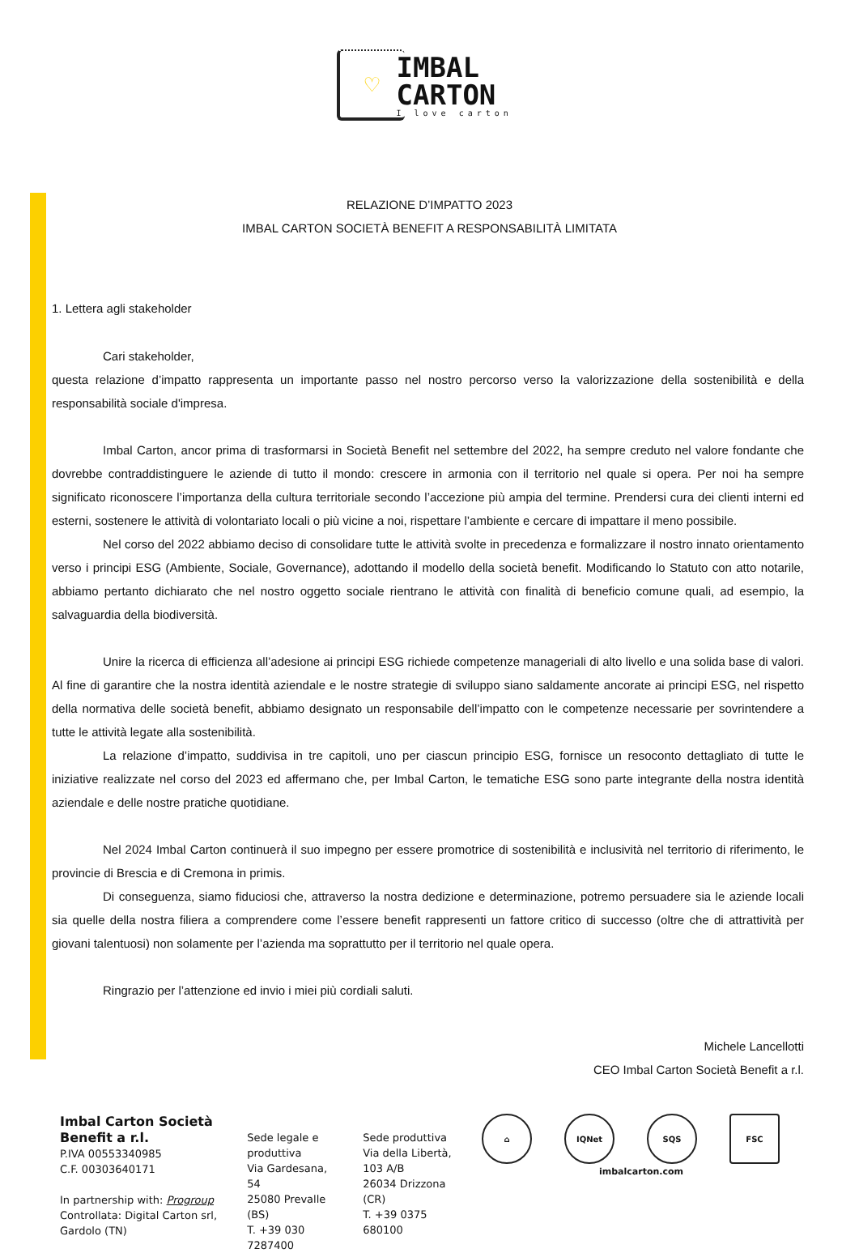♡
IMBAL
CARTON
I love carton
RELAZIONE D’IMPATTO 2023
IMBAL CARTON SOCIETÀ BENEFIT A RESPONSABILITÀ LIMITATA
1. Lettera agli stakeholder
Cari stakeholder,
questa relazione d’impatto rappresenta un importante passo nel nostro percorso verso la valorizzazione della sostenibilità e della responsabilità sociale d'impresa.
Imbal Carton, ancor prima di trasformarsi in Società Benefit nel settembre del 2022, ha sempre creduto nel valore fondante che dovrebbe contraddistinguere le aziende di tutto il mondo: crescere in armonia con il territorio nel quale si opera. Per noi ha sempre significato riconoscere l’importanza della cultura territoriale secondo l’accezione più ampia del termine. Prendersi cura dei clienti interni ed esterni, sostenere le attività di volontariato locali o più vicine a noi, rispettare l’ambiente e cercare di impattare il meno possibile.
Nel corso del 2022 abbiamo deciso di consolidare tutte le attività svolte in precedenza e formalizzare il nostro innato orientamento verso i principi ESG (Ambiente, Sociale, Governance), adottando il modello della società benefit. Modificando lo Statuto con atto notarile, abbiamo pertanto dichiarato che nel nostro oggetto sociale rientrano le attività con finalità di beneficio comune quali, ad esempio, la salvaguardia della biodiversità.
Unire la ricerca di efficienza all’adesione ai principi ESG richiede competenze manageriali di alto livello e una solida base di valori. Al fine di garantire che la nostra identità aziendale e le nostre strategie di sviluppo siano saldamente ancorate ai principi ESG, nel rispetto della normativa delle società benefit, abbiamo designato un responsabile dell’impatto con le competenze necessarie per sovrintendere a tutte le attività legate alla sostenibilità.
La relazione d’impatto, suddivisa in tre capitoli, uno per ciascun principio ESG, fornisce un resoconto dettagliato di tutte le iniziative realizzate nel corso del 2023 ed affermano che, per Imbal Carton, le tematiche ESG sono parte integrante della nostra identità aziendale e delle nostre pratiche quotidiane.
Nel 2024 Imbal Carton continuerà il suo impegno per essere promotrice di sostenibilità e inclusività nel territorio di riferimento, le provincie di Brescia e di Cremona in primis.
Di conseguenza, siamo fiduciosi che, attraverso la nostra dedizione e determinazione, potremo persuadere sia le aziende locali sia quelle della nostra filiera a comprendere come l’essere benefit rappresenti un fattore critico di successo (oltre che di attrattività per giovani talentuosi) non solamente per l’azienda ma soprattutto per il territorio nel quale opera.
Ringrazio per l’attenzione ed invio i miei più cordiali saluti.
Michele Lancellotti
CEO Imbal Carton Società Benefit a r.l.
Imbal Carton Società Benefit a r.l.
P.IVA 00553340985
C.F. 00303640171
In partnership with: Progroup
Controllata: Digital Carton srl, Gardolo (TN)
Sede legale e produttiva
Via Gardesana, 54
25080 Prevalle (BS)
T. +39 030 7287400
Sede produttiva
Via della Libertà, 103 A/B
26034 Drizzona (CR)
T. +39 0375 680100
⌂ IQNet SQS FSC
imbalcarton.com